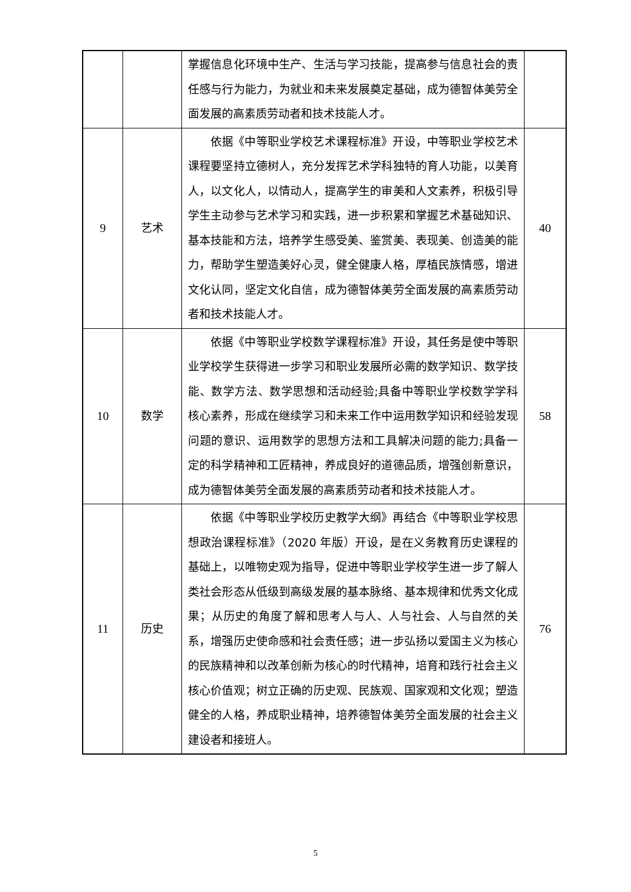| | | 掌握信息化环境中生产、生活与学习技能，提高参与信息社会的责任感与行为能力，为就业和未来发展奠定基础，成为德智体美劳全面发展的高素质劳动者和技术技能人才。 | |
| 9 | 艺术 | 依据《中等职业学校艺术课程标准》开设，中等职业学校艺术课程要坚持立德树人，充分发挥艺术学科独特的育人功能，以美育人，以文化人，以情动人，提高学生的审美和人文素养，积极引导学生主动参与艺术学习和实践，进一步积累和掌握艺术基础知识、基本技能和方法，培养学生感受美、鉴赏美、表现美、创造美的能力，帮助学生塑造美好心灵，健全健康人格，厚植民族情感，增进文化认同，坚定文化自信，成为德智体美劳全面发展的高素质劳动者和技术技能人才。 | 40 |
| 10 | 数学 | 依据《中等职业学校数学课程标准》开设，其任务是使中等职业学校学生获得进一步学习和职业发展所必需的数学知识、数学技能、数学方法、数学思想和活动经验;具备中等职业学校数学学科核心素养，形成在继续学习和未来工作中运用数学知识和经验发现问题的意识、运用数学的思想方法和工具解决问题的能力;具备一定的科学精神和工匠精神，养成良好的道德品质，增强创新意识，成为德智体美劳全面发展的高素质劳动者和技术技能人才。 | 58 |
| 11 | 历史 | 依据《中等职业学校历史教学大纲》再结合《中等职业学校思想政治课程标准》（2020 年版）开设，是在义务教育历史课程的基础上，以唯物史观为指导，促进中等职业学校学生进一步了解人类社会形态从低级到高级发展的基本脉络、基本规律和优秀文化成果；从历史的角度了解和思考人与人、人与社会、人与自然的关系，增强历史使命感和社会责任感；进一步弘扬以爱国主义为核心的民族精神和以改革创新为核心的时代精神，培育和践行社会主义核心价值观；树立正确的历史观、民族观、国家观和文化观；塑造健全的人格，养成职业精神，培养德智体美劳全面发展的社会主义建设者和接班人。 | 76 |
5